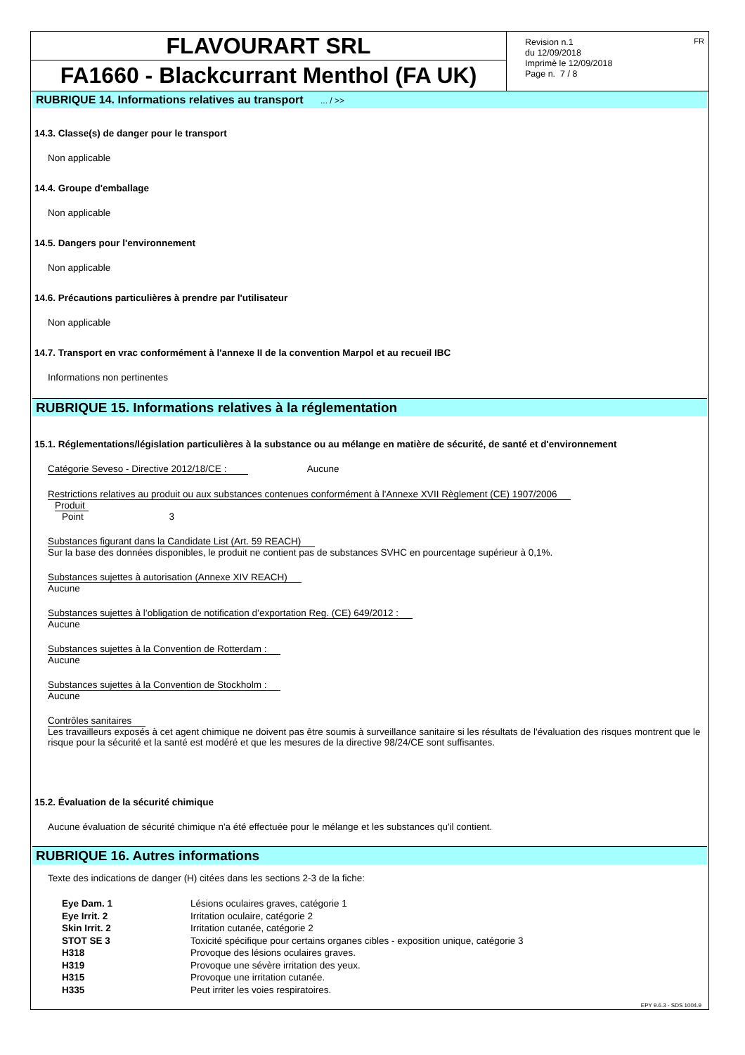FLAVOURART SRL
FA1660 - Blackcurrant Menthol (FA UK)
Revision n.1
du 12/09/2018
Imprimè le 12/09/2018
Page n. 7 / 8
FR
RUBRIQUE 14. Informations relatives au transport ... / >>
14.3. Classe(s) de danger pour le transport
Non applicable
14.4. Groupe d'emballage
Non applicable
14.5. Dangers pour l'environnement
Non applicable
14.6. Précautions particulières à prendre par l'utilisateur
Non applicable
14.7. Transport en vrac conformément à l'annexe II de la convention Marpol et au recueil IBC
Informations non pertinentes
RUBRIQUE 15. Informations relatives à la réglementation
15.1. Réglementations/législation particulières à la substance ou au mélange en matière de sécurité, de santé et d'environnement
Catégorie Seveso - Directive 2012/18/CE : Aucune
Restrictions relatives au produit ou aux substances contenues conformément à l'Annexe XVII Règlement (CE) 1907/2006
Produit
Point 3
Substances figurant dans la Candidate List (Art. 59 REACH)
Sur la base des données disponibles, le produit ne contient pas de substances SVHC en pourcentage supérieur à 0,1%.
Substances sujettes à autorisation (Annexe XIV REACH)
Aucune
Substances sujettes à l’obligation de notification d’exportation Reg. (CE) 649/2012 :
Aucune
Substances sujettes à la Convention de Rotterdam :
Aucune
Substances sujettes à la Convention de Stockholm :
Aucune
Contrôles sanitaires
Les travailleurs exposés à cet agent chimique ne doivent pas être soumis à surveillance sanitaire si les résultats de l'évaluation des risques montrent que le risque pour la sécurité et la santé est modéré et que les mesures de la directive 98/24/CE sont suffisantes.
15.2. Évaluation de la sécurité chimique
Aucune évaluation de sécurité chimique n'a été effectuée pour le mélange et les substances qu'il contient.
RUBRIQUE 16. Autres informations
Texte des indications de danger (H) citées dans les sections 2-3 de la fiche:
| Eye Dam. 1 | Lésions oculaires graves, catégorie 1 |
| Eye Irrit. 2 | Irritation oculaire, catégorie 2 |
| Skin Irrit. 2 | Irritation cutanée, catégorie 2 |
| STOT SE 3 | Toxicité spécifique pour certains organes cibles - exposition unique, catégorie 3 |
| H318 | Provoque des lésions oculaires graves. |
| H319 | Provoque une sévère irritation des yeux. |
| H315 | Provoque une irritation cutanée. |
| H335 | Peut irriter les voies respiratoires. |
EPY 9.6.3 - SDS 1004.9